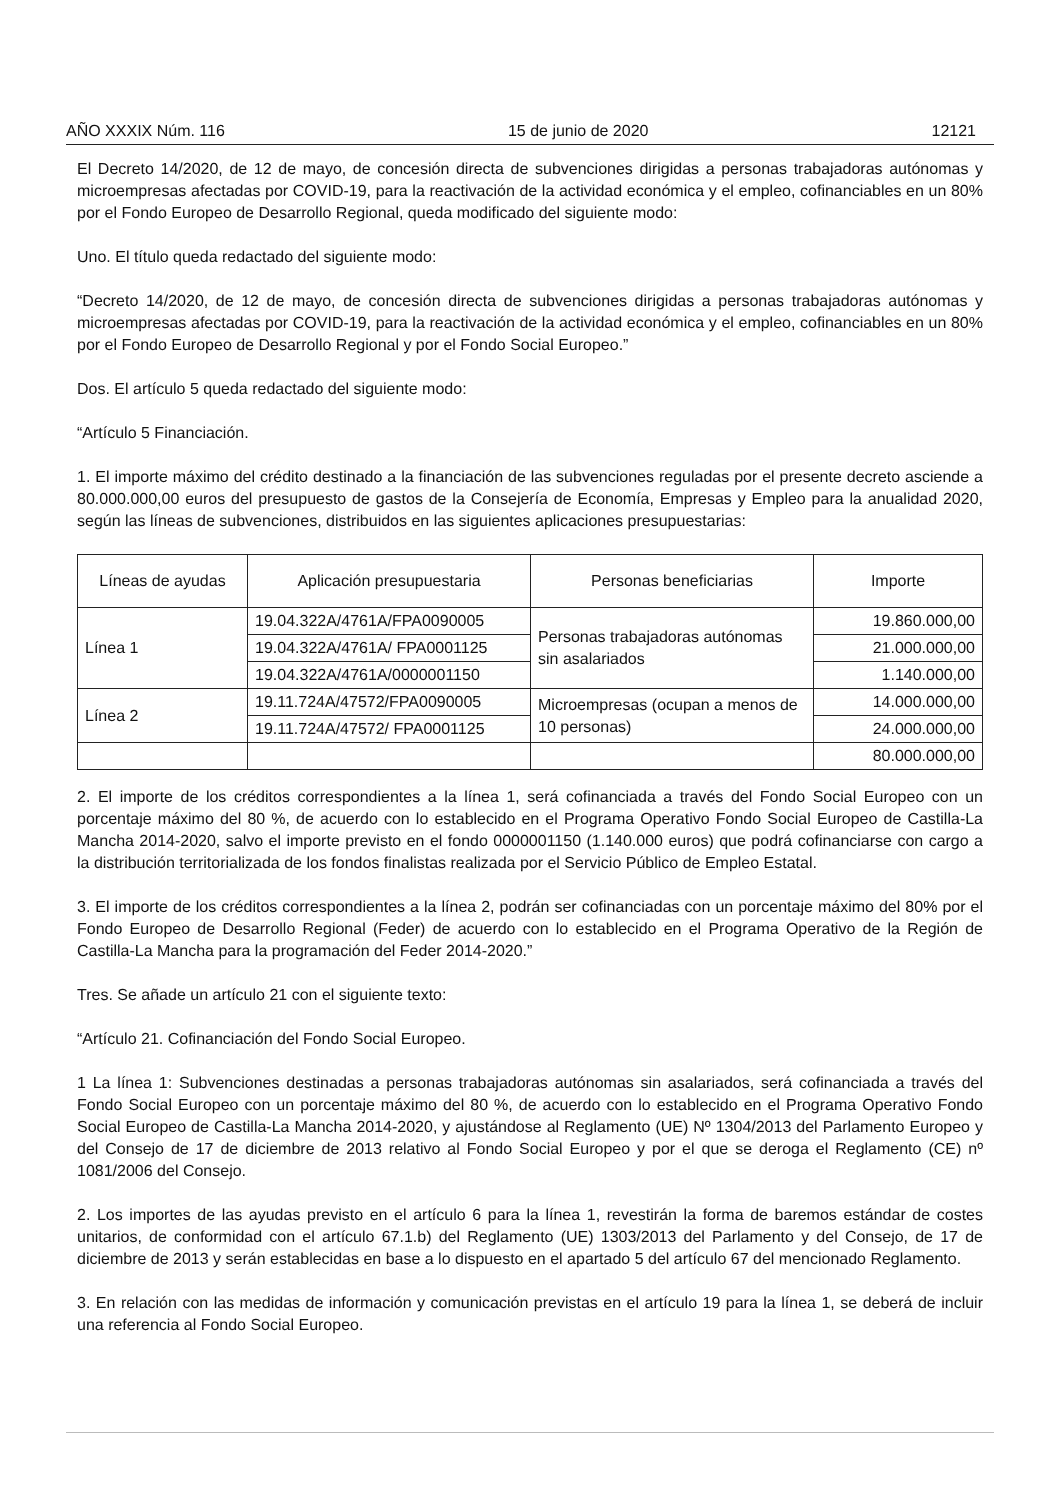AÑO XXXIX Núm. 116 15 de junio de 2020 12121
El Decreto 14/2020, de 12 de mayo, de concesión directa de subvenciones dirigidas a personas trabajadoras autónomas y microempresas afectadas por COVID-19, para la reactivación de la actividad económica y el empleo, cofinanciables en un 80% por el Fondo Europeo de Desarrollo Regional, queda modificado del siguiente modo:
Uno. El título queda redactado del siguiente modo:
“Decreto 14/2020, de 12 de mayo, de concesión directa de subvenciones dirigidas a personas trabajadoras autónomas y microempresas afectadas por COVID-19, para la reactivación de la actividad económica y el empleo, cofinanciables en un 80% por el Fondo Europeo de Desarrollo Regional y por el Fondo Social Europeo.”
Dos. El artículo 5 queda redactado del siguiente modo:
“Artículo 5 Financiación.
1. El importe máximo del crédito destinado a la financiación de las subvenciones reguladas por el presente decreto asciende a 80.000.000,00 euros del presupuesto de gastos de la Consejería de Economía, Empresas y Empleo para la anualidad 2020, según las líneas de subvenciones, distribuidos en las siguientes aplicaciones presupuestarias:
| Líneas de ayudas | Aplicación presupuestaria | Personas beneficiarias | Importe |
| --- | --- | --- | --- |
| Línea 1 | 19.04.322A/4761A/FPA0090005 | Personas trabajadoras autónomas sin asalariados | 19.860.000,00 |
| | 19.04.322A/4761A/ FPA0001125 | | 21.000.000,00 |
| | 19.04.322A/4761A/0000001150 | | 1.140.000,00 |
| Línea 2 | 19.11.724A/47572/FPA0090005 | Microempresas (ocupan a menos de 10 personas) | 14.000.000,00 |
| | 19.11.724A/47572/ FPA0001125 | | 24.000.000,00 |
| | | | 80.000.000,00 |
2. El importe de los créditos correspondientes a la línea 1, será cofinanciada a través del Fondo Social Europeo con un porcentaje máximo del 80 %, de acuerdo con lo establecido en el Programa Operativo Fondo Social Europeo de Castilla-La Mancha 2014-2020, salvo el importe previsto en el fondo 0000001150 (1.140.000 euros) que podrá cofinanciarse con cargo a la distribución territorializada de los fondos finalistas realizada por el Servicio Público de Empleo Estatal.
3. El importe de los créditos correspondientes a la línea 2, podrán ser cofinanciadas con un porcentaje máximo del 80% por el Fondo Europeo de Desarrollo Regional (Feder) de acuerdo con lo establecido en el Programa Operativo de la Región de Castilla-La Mancha para la programación del Feder 2014-2020.”
Tres. Se añade un artículo 21 con el siguiente texto:
“Artículo 21. Cofinanciación del Fondo Social Europeo.
1 La línea 1: Subvenciones destinadas a personas trabajadoras autónomas sin asalariados, será cofinanciada a través del Fondo Social Europeo con un porcentaje máximo del 80 %, de acuerdo con lo establecido en el Programa Operativo Fondo Social Europeo de Castilla-La Mancha 2014-2020, y ajustándose al Reglamento (UE) Nº 1304/2013 del Parlamento Europeo y del Consejo de 17 de diciembre de 2013 relativo al Fondo Social Europeo y por el que se deroga el Reglamento (CE) nº 1081/2006 del Consejo.
2. Los importes de las ayudas previsto en el artículo 6 para la línea 1, revestirán la forma de baremos estándar de costes unitarios, de conformidad con el artículo 67.1.b) del Reglamento (UE) 1303/2013 del Parlamento y del Consejo, de 17 de diciembre de 2013 y serán establecidas en base a lo dispuesto en el apartado 5 del artículo 67 del mencionado Reglamento.
3. En relación con las medidas de información y comunicación previstas en el artículo 19 para la línea 1, se deberá de incluir una referencia al Fondo Social Europeo.